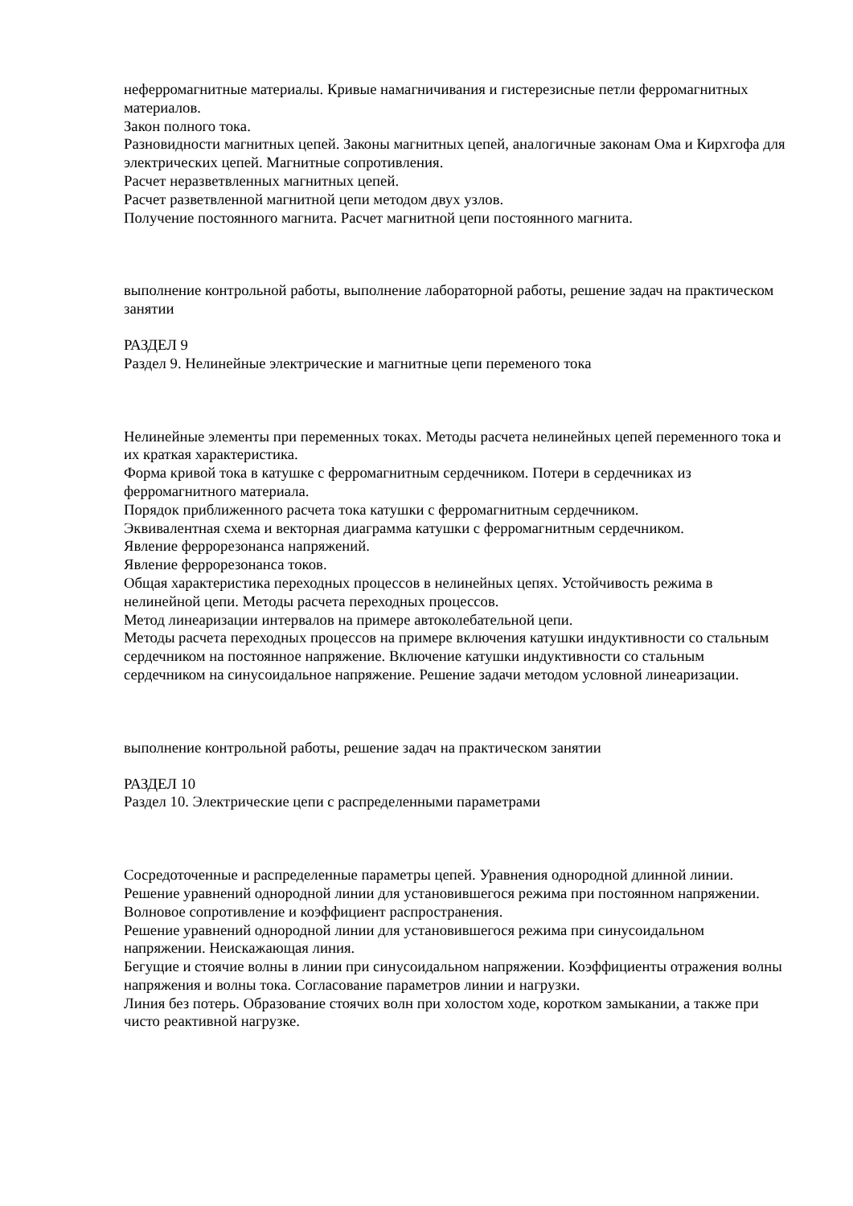неферромагнитные материалы. Кривые намагничивания и гистерезисные петли ферромагнитных материалов.
Закон полного тока.
Разновидности магнитных цепей. Законы магнитных цепей, аналогичные законам Ома и Кирхгофа для электрических цепей. Магнитные сопротивления.
Расчет неразветвленных магнитных цепей.
Расчет разветвленной магнитной цепи методом двух узлов.
Получение постоянного магнита. Расчет магнитной цепи постоянного магнита.
выполнение контрольной работы, выполнение лабораторной работы, решение задач на практическом занятии
РАЗДЕЛ 9
Раздел 9. Нелинейные электрические и магнитные цепи переменого тока
Нелинейные элементы при переменных токах. Методы расчета нелинейных цепей переменного тока и их краткая характеристика.
Форма кривой тока в катушке с ферромагнитным сердечником. Потери в сердечниках из ферромагнитного материала.
Порядок приближенного расчета тока катушки с ферромагнитным сердечником.
Эквивалентная схема и векторная диаграмма катушки с ферромагнитным сердечником.
Явление феррорезонанса напряжений.
Явление феррорезонанса токов.
Общая характеристика переходных процессов в нелинейных цепях. Устойчивость режима в нелинейной цепи. Методы расчета переходных процессов.
Метод линеаризации интервалов на примере автоколебательной цепи.
Методы расчета переходных процессов на примере включения катушки индуктивности со стальным сердечником на постоянное напряжение. Включение катушки индуктивности со стальным сердечником на синусоидальное напряжение. Решение задачи методом условной линеаризации.
выполнение контрольной работы, решение задач на практическом занятии
РАЗДЕЛ 10
Раздел 10. Электрические цепи с распределенными параметрами
Сосредоточенные и распределенные параметры цепей. Уравнения однородной длинной линии.
Решение уравнений однородной линии для установившегося режима при постоянном напряжении. Волновое сопротивление и коэффициент распространения.
Решение уравнений однородной линии для установившегося режима при синусоидальном напряжении. Неискажающая линия.
Бегущие и стоячие волны в линии при синусоидальном напряжении. Коэффициенты отражения волны напряжения и волны тока. Согласование параметров линии и нагрузки.
Линия без потерь. Образование стоячих волн при холостом ходе, коротком замыкании, а также при чисто реактивной нагрузке.